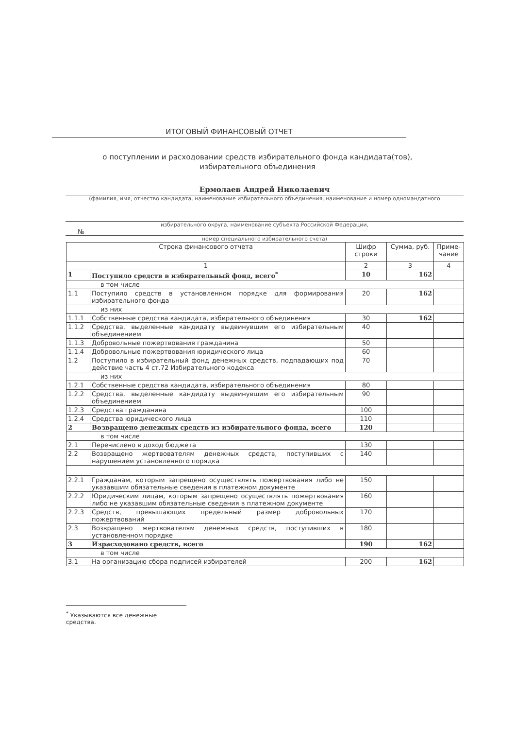ИТОГОВЫЙ ФИНАНСОВЫЙ ОТЧЕТ
о поступлении и расходовании средств избирательного фонда кандидата(тов), избирательного объединения
Ермолаев Андрей Николаевич
(фамилия, имя, отчество кандидата, наименование избирательного объединения, наименование и номер одномандатного
избирательного округа, наименование субъекта Российской Федерации,
№
номер специального избирательного счета)
| Строка финансового отчета | | Шифр строки | Сумма, руб. | Приме-чание |
| --- | --- | --- | --- | --- |
| 1 | | 2 | 3 | 4 |
| 1 | Поступило средств в избирательный фонд, всего<sup>*</sup> | 10 | 162 | |
| в том числе | | | | |
| 1.1 | Поступило средств в установленном порядке для формирования избирательного фонда | 20 | 162 | |
| из них | | | | |
| 1.1.1 | Собственные средства кандидата, избирательного объединения | 30 | 162 | |
| 1.1.2 | Средства, выделенные кандидату выдвинувшим его избирательным объединением | 40 | | |
| 1.1.3 | Добровольные пожертвования гражданина | 50 | | |
| 1.1.4 | Добровольные пожертвования юридического лица | 60 | | |
| 1.2 | Поступило в избирательный фонд денежных средств, подпадающих под действие часть 4 ст.72 Избирательного кодекса | 70 | | |
| из них | | | | |
| 1.2.1 | Собственные средства кандидата, избирательного объединения | 80 | | |
| 1.2.2 | Средства, выделенные кандидату выдвинувшим его избирательным объединением | 90 | | |
| 1.2.3 | Средства гражданина | 100 | | |
| 1.2.4 | Средства юридического лица | 110 | | |
| 2 | Возвращено денежных средств из избирательного фонда, всего | 120 | | |
| в том числе | | | | |
| 2.1 | Перечислено в доход бюджета | 130 | | |
| 2.2 | Возвращено жертвователям денежных средств, поступивших с нарушением установленного порядка | 140 | | |
| 2.2.1 | Гражданам, которым запрещено осуществлять пожертвования либо не указавшим обязательные сведения в платежном документе | 150 | | |
| 2.2.2 | Юридическим лицам, которым запрещено осуществлять пожертвования либо не указавшим обязательные сведения в платежном документе | 160 | | |
| 2.2.3 | Средств, превышающих предельный размер добровольных пожертвований | 170 | | |
| 2.3 | Возвращено жертвователям денежных средств, поступивших в установленном порядке | 180 | | |
| 3 | Израсходовано средств, всего | 190 | 162 | |
| в том числе | | | | |
| 3.1 | На организацию сбора подписей избирателей | 200 | 162 | |
<sup>*</sup> Указываются все денежные средства.